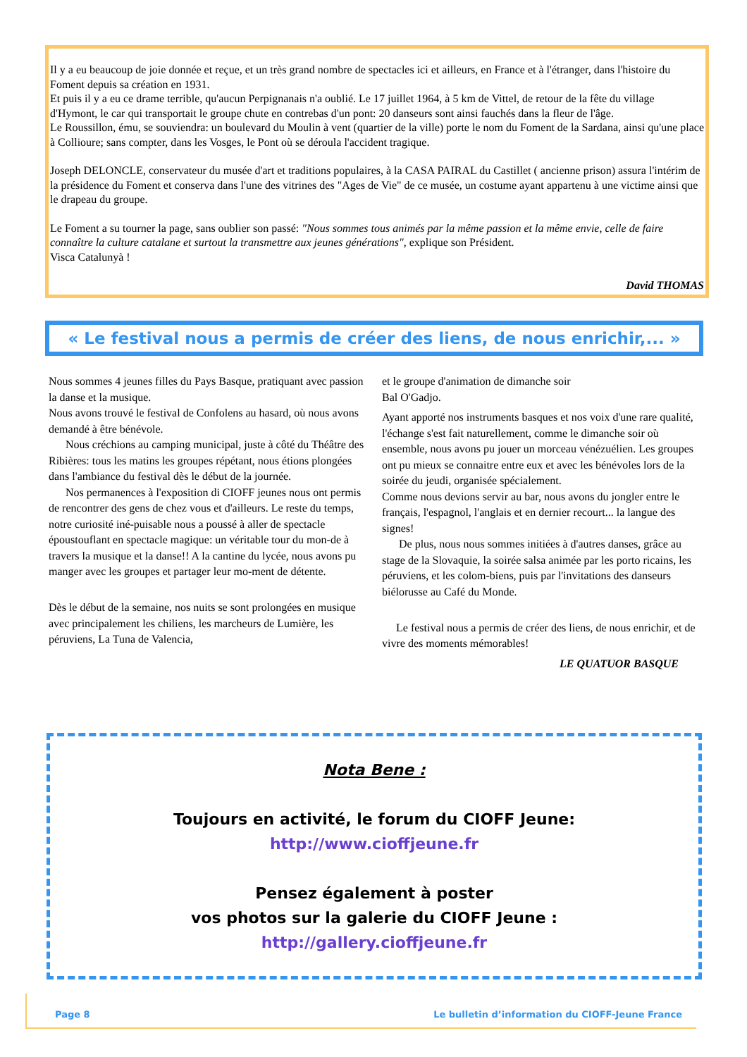Il y a eu beaucoup de joie donnée et reçue, et un très grand nombre de spectacles ici et ailleurs, en France et à l'étranger, dans l'histoire du Foment depuis sa création en 1931.
Et puis il y a eu ce drame terrible, qu'aucun Perpignanais n'a oublié. Le 17 juillet 1964, à 5 km de Vittel, de retour de la fête du village d'Hymont, le car qui transportait le groupe chute en contrebas d'un pont: 20 danseurs sont ainsi fauchés dans la fleur de l'âge.
Le Roussillon, ému, se souviendra: un boulevard du Moulin à vent (quartier de la ville) porte le nom du Foment de la Sardana, ainsi qu'une place à Collioure; sans compter, dans les Vosges, le Pont où se déroula l'accident tragique.
Joseph DELONCLE, conservateur du musée d'art et traditions populaires, à la CASA PAIRAL du Castillet ( ancienne prison) assura l'intérim de la présidence du Foment et conserva dans l'une des vitrines des "Ages de Vie" de ce musée, un costume ayant appartenu à une victime ainsi que le drapeau du groupe.
Le Foment a su tourner la page, sans oublier son passé: "Nous sommes tous animés par la même passion et la même envie, celle de faire connaître la culture catalane et surtout la transmettre aux jeunes générations", explique son Président.
Visca Catalunyà !
David THOMAS
« Le festival nous a permis de créer des liens, de nous enrichir,... »
Nous sommes 4 jeunes filles du Pays Basque, pratiquant avec passion la danse et la musique.
Nous avons trouvé le festival de Confolens au hasard, où nous avons demandé à être bénévole.
Nous créchions au camping municipal, juste à côté du Théâtre des Ribières: tous les matins les groupes répétant, nous étions plongées dans l'ambiance du festival dès le début de la journée.
Nos permanences à l'exposition di CIOFF jeunes nous ont permis de rencontrer des gens de chez vous et d'ailleurs. Le reste du temps, notre curiosité iné-puisable nous a poussé à aller de spectacle époustouflant en spectacle magique: un véritable tour du mon-de à travers la musique et la danse!! A la cantine du lycée, nous avons pu manger avec les groupes et partager leur mo-ment de détente.
Dès le début de la semaine, nos nuits se sont prolongées en musique avec principalement les chiliens, les marcheurs de Lumière, les péruviens, La Tuna de Valencia,
et le groupe d'animation de dimanche soir
Bal O'Gadjo.
Ayant apporté nos instruments basques et nos voix d'une rare qualité, l'échange s'est fait naturellement, comme le dimanche soir où ensemble, nous avons pu jouer un morceau vénézuélien. Les groupes ont pu mieux se connaitre entre eux et avec les bénévoles lors de la soirée du jeudi, organisée spécialement.
Comme nous devions servir au bar, nous avons du jongler entre le français, l'espagnol, l'anglais et en dernier recourt... la langue des signes!
De plus, nous nous sommes initiées à d'autres danses, grâce au stage de la Slovaquie, la soirée salsa animée par les porto ricains, les péruviens, et les colom-biens, puis par l'invitations des danseurs biélorusse au Café du Monde.
Le festival nous a permis de créer des liens, de nous enrichir, et de vivre des moments mémorables!
LE QUATUOR BASQUE
Nota Bene :
Toujours en activité, le forum du CIOFF Jeune:
http://www.cioffjeune.fr
Pensez également à poster
vos photos sur la galerie du CIOFF Jeune :
http://gallery.cioffjeune.fr
Page 8 Le bulletin d’information du CIOFF-Jeune France